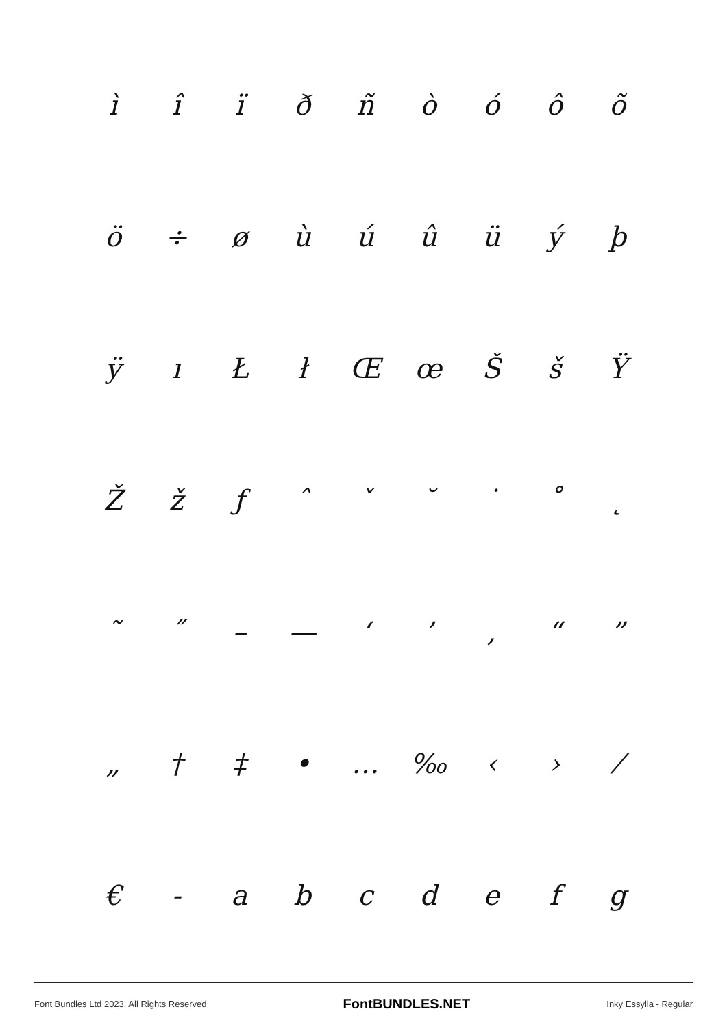ì î ï ð ñ ò ó ô õ
ö ÷ ø ù ú û ü ý þ
ÿ ı Ł ł Œ œ Š š Ÿ
Ž ž ƒ ˆ ˇ ˘ ˙ ˚ ˛
˜ ˝ – — ‘ ’ ‚ “ ”
„ † ‡ • … ‰ ‹ › ⁄
€ - a b c d e f g
Font Bundles Ltd 2023. All Rights Reserved FontBUNDLES.NET Inky Essylla - Regular